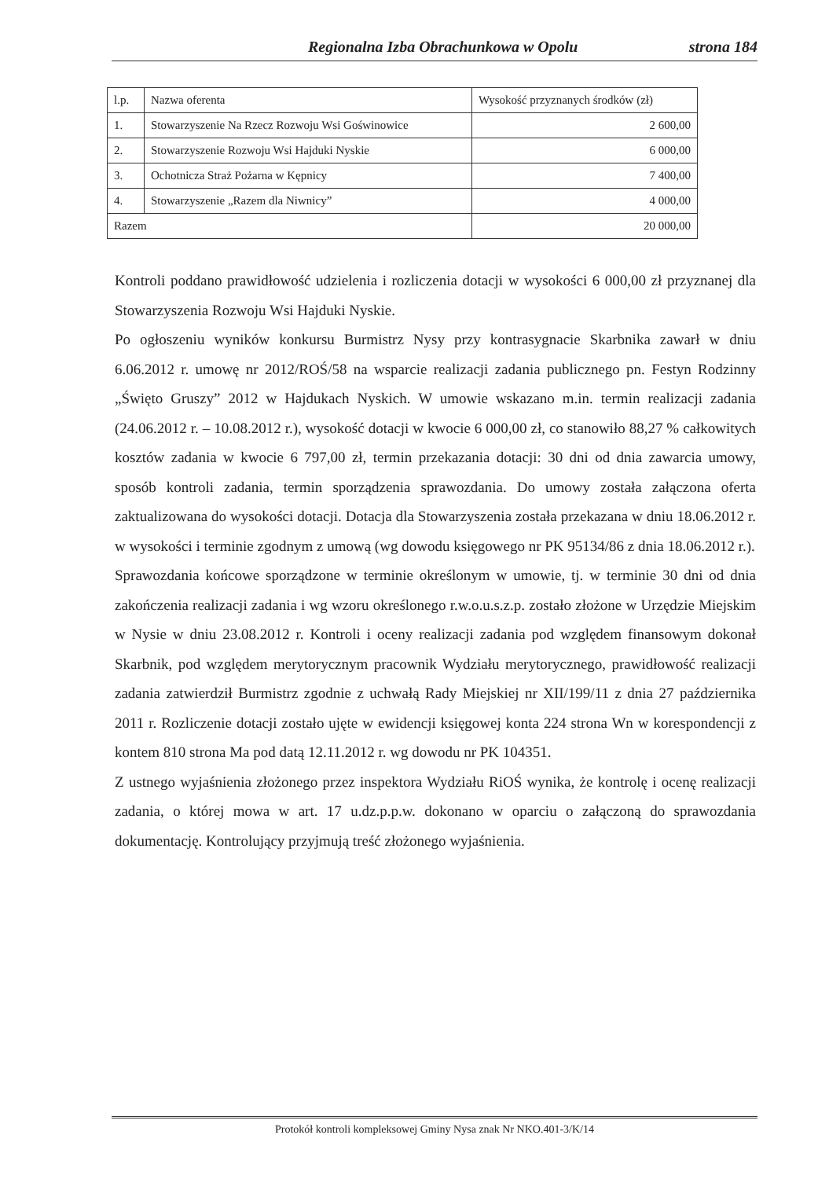Regionalna Izba Obrachunkowa w Opolu strona 184
| l.p. | Nazwa oferenta | Wysokość przyznanych środków (zł) |
| --- | --- | --- |
| 1. | Stowarzyszenie Na Rzecz Rozwoju Wsi Goświnowice | 2 600,00 |
| 2. | Stowarzyszenie Rozwoju Wsi Hajduki Nyskie | 6 000,00 |
| 3. | Ochotnicza Straż Pożarna w Kępnicy | 7 400,00 |
| 4. | Stowarzyszenie „Razem dla Niwnicy” | 4 000,00 |
| Razem | | 20 000,00 |
Kontroli poddano prawidłowość udzielenia i rozliczenia dotacji w wysokości 6 000,00 zł przyznanej dla Stowarzyszenia Rozwoju Wsi Hajduki Nyskie.
Po ogłoszeniu wyników konkursu Burmistrz Nysy przy kontrasygnacie Skarbnika zawarł w dniu 6.06.2012 r. umowę nr 2012/ROŚ/58 na wsparcie realizacji zadania publicznego pn. Festyn Rodzinny „Święto Gruszy” 2012 w Hajdukach Nyskich. W umowie wskazano m.in. termin realizacji zadania (24.06.2012 r. – 10.08.2012 r.), wysokość dotacji w kwocie 6 000,00 zł, co stanowiło 88,27 % całkowitych kosztów zadania w kwocie 6 797,00 zł, termin przekazania dotacji: 30 dni od dnia zawarcia umowy, sposób kontroli zadania, termin sporządzenia sprawozdania. Do umowy została załączona oferta zaktualizowana do wysokości dotacji. Dotacja dla Stowarzyszenia została przekazana w dniu 18.06.2012 r. w wysokości i terminie zgodnym z umową (wg dowodu księgowego nr PK 95134/86 z dnia 18.06.2012 r.).
Sprawozdania końcowe sporządzone w terminie określonym w umowie, tj. w terminie 30 dni od dnia zakończenia realizacji zadania i wg wzoru określonego r.w.o.u.s.z.p. zostało złożone w Urzędzie Miejskim w Nysie w dniu 23.08.2012 r. Kontroli i oceny realizacji zadania pod względem finansowym dokonał Skarbnik, pod względem merytorycznym pracownik Wydziału merytorycznego, prawidłowość realizacji zadania zatwierdził Burmistrz zgodnie z uchwałą Rady Miejskiej nr XII/199/11 z dnia 27 października 2011 r. Rozliczenie dotacji zostało ujęte w ewidencji księgowej konta 224 strona Wn w korespondencji z kontem 810 strona Ma pod datą 12.11.2012 r. wg dowodu nr PK 104351.
Z ustnego wyjaśnienia złożonego przez inspektora Wydziału RiOŚ wynika, że kontrolę i ocenę realizacji zadania, o której mowa w art. 17 u.dz.p.p.w. dokonano w oparciu o załączoną do sprawozdania dokumentację. Kontrolujący przyjmują treść złożonego wyjaśnienia.
Protokół kontroli kompleksowej Gminy Nysa znak Nr NKO.401-3/K/14